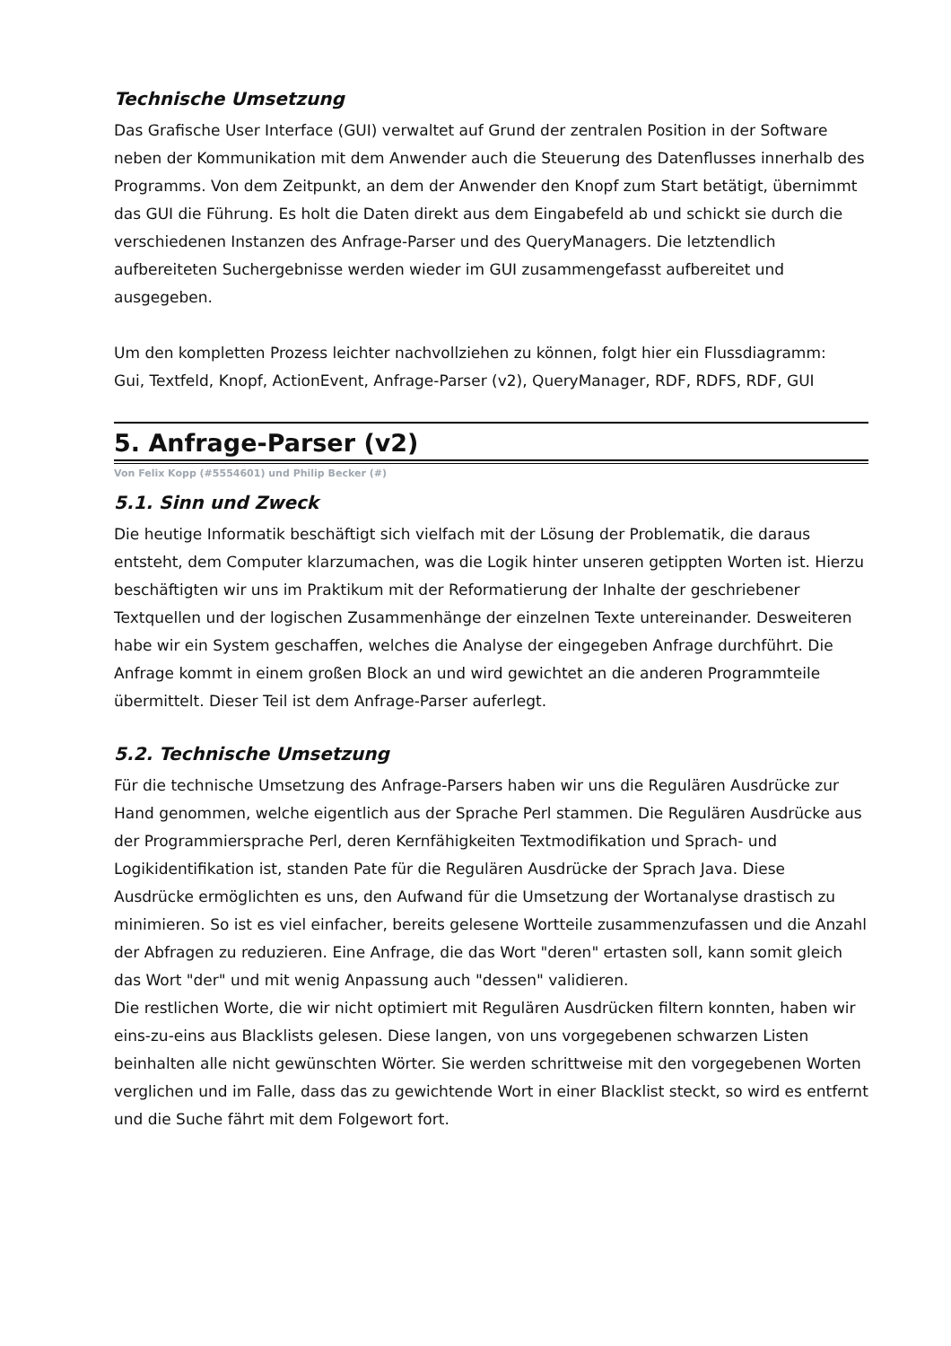Technische Umsetzung
Das Grafische User Interface (GUI) verwaltet auf Grund der zentralen Position in der Software neben der Kommunikation mit dem Anwender auch die Steuerung des Datenflusses innerhalb des Programms. Von dem Zeitpunkt, an dem der Anwender den Knopf zum Start betätigt, übernimmt das GUI die Führung. Es holt die Daten direkt aus dem Eingabefeld ab und schickt sie durch die verschiedenen Instanzen des Anfrage-Parser und des QueryManagers. Die letztendlich aufbereiteten Suchergebnisse werden wieder im GUI zusammengefasst aufbereitet und ausgegeben.
Um den kompletten Prozess leichter nachvollziehen zu können, folgt hier ein Flussdiagramm:
Gui, Textfeld, Knopf, ActionEvent, Anfrage-Parser (v2), QueryManager, RDF, RDFS, RDF, GUI
5. Anfrage-Parser (v2)
Von Felix Kopp (#5554601) und Philip Becker (#)
5.1. Sinn und Zweck
Die heutige Informatik beschäftigt sich vielfach mit der Lösung der Problematik, die daraus entsteht, dem Computer klarzumachen, was die Logik hinter unseren getippten Worten ist. Hierzu beschäftigten wir uns im Praktikum mit der Reformatierung der Inhalte der geschriebener Textquellen und der logischen Zusammenhänge der einzelnen Texte untereinander. Desweiteren habe wir ein System geschaffen, welches die Analyse der eingegeben Anfrage durchführt. Die Anfrage kommt in einem großen Block an und wird gewichtet an die anderen Programmteile übermittelt. Dieser Teil ist dem Anfrage-Parser auferlegt.
5.2. Technische Umsetzung
Für die technische Umsetzung des Anfrage-Parsers haben wir uns die Regulären Ausdrücke zur Hand genommen, welche eigentlich aus der Sprache Perl stammen. Die Regulären Ausdrücke aus der Programmiersprache Perl, deren Kernfähigkeiten Textmodifikation und Sprach- und Logikidentifikation ist, standen Pate für die Regulären Ausdrücke der Sprach Java. Diese Ausdrücke ermöglichten es uns, den Aufwand für die Umsetzung der Wortanalyse drastisch zu minimieren. So ist es viel einfacher, bereits gelesene Wortteile zusammenzufassen und die Anzahl der Abfragen zu reduzieren. Eine Anfrage, die das Wort "deren" ertasten soll, kann somit gleich das Wort "der" und mit wenig Anpassung auch "dessen" validieren.
Die restlichen Worte, die wir nicht optimiert mit Regulären Ausdrücken filtern konnten, haben wir eins-zu-eins aus Blacklists gelesen. Diese langen, von uns vorgegebenen schwarzen Listen beinhalten alle nicht gewünschten Wörter. Sie werden schrittweise mit den vorgegebenen Worten verglichen und im Falle, dass das zu gewichtende Wort in einer Blacklist steckt, so wird es entfernt und die Suche fährt mit dem Folgewort fort.